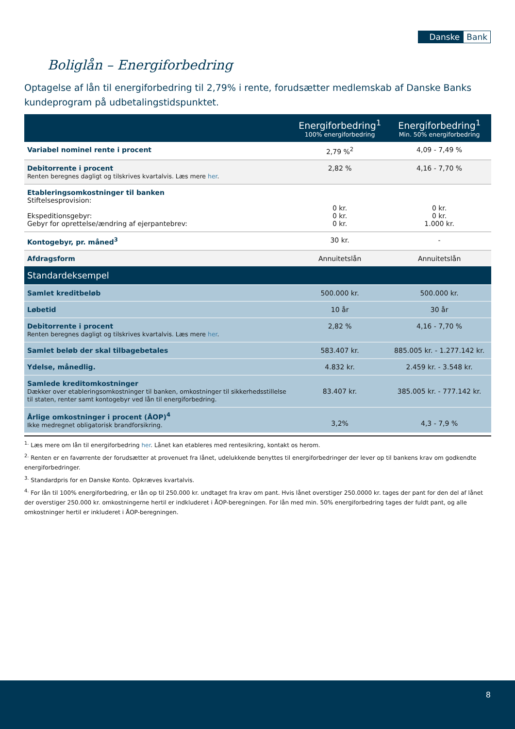Danske Bank
Boliglån – Energiforbedring
Optagelse af lån til energiforbedring til 2,79% i rente, forudsætter medlemskab af Danske Banks kundeprogram på udbetalingstidspunktet.
| | Energiforbedring<sup>1</sup> 100% energiforbedring | Energiforbedring<sup>1</sup> Min. 50% energiforbedring |
| --- | --- | --- |
| Variabel nominel rente i procent | 2,79 %<sup>2</sup> | 4,09 - 7,49 % |
| Debitorrente i procent Renten beregnes dagligt og tilskrives kvartalvis. Læs mere her . | 2,82 % | 4,16 - 7,70 % |
| Etableringsomkostninger til banken Stiftelsesprovision: Ekspeditionsgebyr: Gebyr for oprettelse/ændring af ejerpantebrev: | 0 kr. 0 kr. 0 kr. | 0 kr. 0 kr. 1.000 kr. |
| Kontogebyr, pr. måned<sup>3</sup> | 30 kr. | - |
| Afdragsform | Annuitetslån | Annuitetslån |
| Standardeksempel | | |
| Samlet kreditbeløb | 500.000 kr. | 500.000 kr. |
| Løbetid | 10 år | 30 år |
| Debitorrente i procent Renten beregnes dagligt og tilskrives kvartalvis. Læs mere her . | 2,82 % | 4,16 - 7,70 % |
| Samlet beløb der skal tilbagebetales | 583.407 kr. | 885.005 kr. - 1.277.142 kr. |
| Ydelse, månedlig. | 4.832 kr. | 2.459 kr. - 3.548 kr. |
| Samlede kreditomkostninger Dækker over etableringsomkostninger til banken, omkostninger til sikkerhedsstillelse til staten, renter samt kontogebyr ved lån til energiforbedring. | 83.407 kr. | 385.005 kr. - 777.142 kr. |
| Årlige omkostninger i procent (ÅOP)<sup>4</sup> Ikke medregnet obligatorisk brandforsikring. | 3,2% | 4,3 - 7,9 % |
<sup>1.</sup> Læs mere om lån til energiforbedring her. Lånet kan etableres med rentesikring, kontakt os herom.
<sup>2.</sup> Renten er en favørrente der forudsætter at provenuet fra lånet, udelukkende benyttes til energiforbedringer der lever op til bankens krav om godkendte energiforbedringer.
<sup>3.</sup> Standardpris for en Danske Konto. Opkræves kvartalvis.
<sup>4.</sup> For lån til 100% energiforbedring, er lån op til 250.000 kr. undtaget fra krav om pant. Hvis lånet overstiger 250.0000 kr. tages der pant for den del af lånet der overstiger 250.000 kr. omkostningerne hertil er indkluderet i ÅOP-beregningen. For lån med min. 50% energiforbedring tages der fuldt pant, og alle omkostninger hertil er inkluderet i ÅOP-beregningen.
8